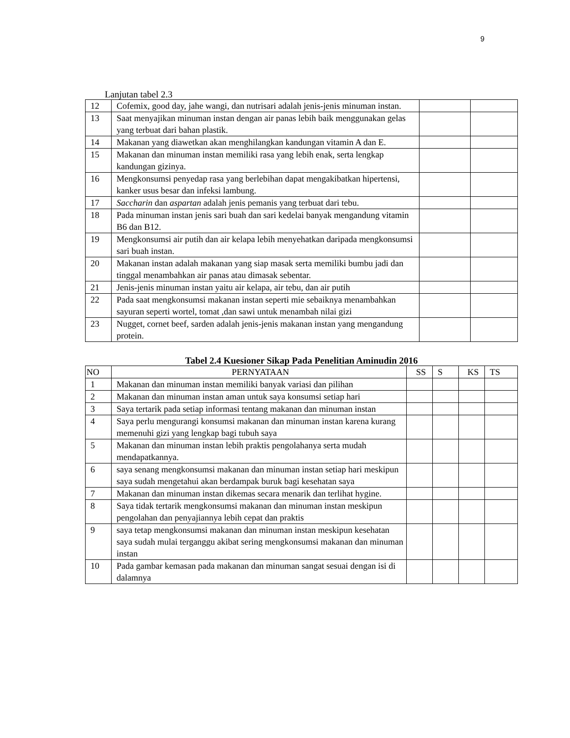9
Lanjutan tabel 2.3
| 12 | Cofemix, good day, jahe wangi, dan nutrisari adalah jenis-jenis minuman instan. | | |
| 13 | Saat menyajikan minuman instan dengan air panas lebih baik menggunakan gelas yang terbuat dari bahan plastik. | | |
| 14 | Makanan yang diawetkan akan menghilangkan kandungan vitamin A dan E. | | |
| 15 | Makanan dan minuman instan memiliki rasa yang lebih enak, serta lengkap kandungan gizinya. | | |
| 16 | Mengkonsumsi penyedap rasa yang berlebihan dapat mengakibatkan hipertensi, kanker usus besar dan infeksi lambung. | | |
| 17 | Saccharin dan aspartan adalah jenis pemanis yang terbuat dari tebu. | | |
| 18 | Pada minuman instan jenis sari buah dan sari kedelai banyak mengandung vitamin B6 dan B12. | | |
| 19 | Mengkonsumsi air putih dan air kelapa lebih menyehatkan daripada mengkonsumsi sari buah instan. | | |
| 20 | Makanan instan adalah makanan yang siap masak serta memiliki bumbu jadi dan tinggal menambahkan air panas atau dimasak sebentar. | | |
| 21 | Jenis-jenis minuman instan yaitu air kelapa, air tebu, dan air putih | | |
| 22 | Pada saat mengkonsumsi makanan instan seperti mie sebaiknya menambahkan sayuran seperti wortel, tomat ,dan sawi untuk menambah nilai gizi | | |
| 23 | Nugget, cornet beef, sarden adalah jenis-jenis makanan instan yang mengandung protein. | | |
Tabel 2.4 Kuesioner Sikap Pada Penelitian Aminudin 2016
| NO | PERNYATAAN | SS | S | KS | TS |
| --- | --- | --- | --- | --- | --- |
| 1 | Makanan dan minuman instan memiliki banyak variasi dan pilihan | | | | |
| 2 | Makanan dan minuman instan aman untuk saya konsumsi setiap hari | | | | |
| 3 | Saya tertarik pada setiap informasi tentang makanan dan minuman instan | | | | |
| 4 | Saya perlu mengurangi konsumsi makanan dan minuman instan karena kurang memenuhi gizi yang lengkap bagi tubuh saya | | | | |
| 5 | Makanan dan minuman instan lebih praktis pengolahanya serta mudah mendapatkannya. | | | | |
| 6 | saya senang mengkonsumsi makanan dan minuman instan setiap hari meskipun saya sudah mengetahui akan berdampak buruk bagi kesehatan saya | | | | |
| 7 | Makanan dan minuman instan dikemas secara menarik dan terlihat hygine. | | | | |
| 8 | Saya tidak tertarik mengkonsumsi makanan dan minuman instan meskipun pengolahan dan penyajiannya lebih cepat dan praktis | | | | |
| 9 | saya tetap mengkonsumsi makanan dan minuman instan meskipun kesehatan saya sudah mulai terganggu akibat sering mengkonsumsi makanan dan minuman instan | | | | |
| 10 | Pada gambar kemasan pada makanan dan minuman sangat sesuai dengan isi di dalamnya | | | | |